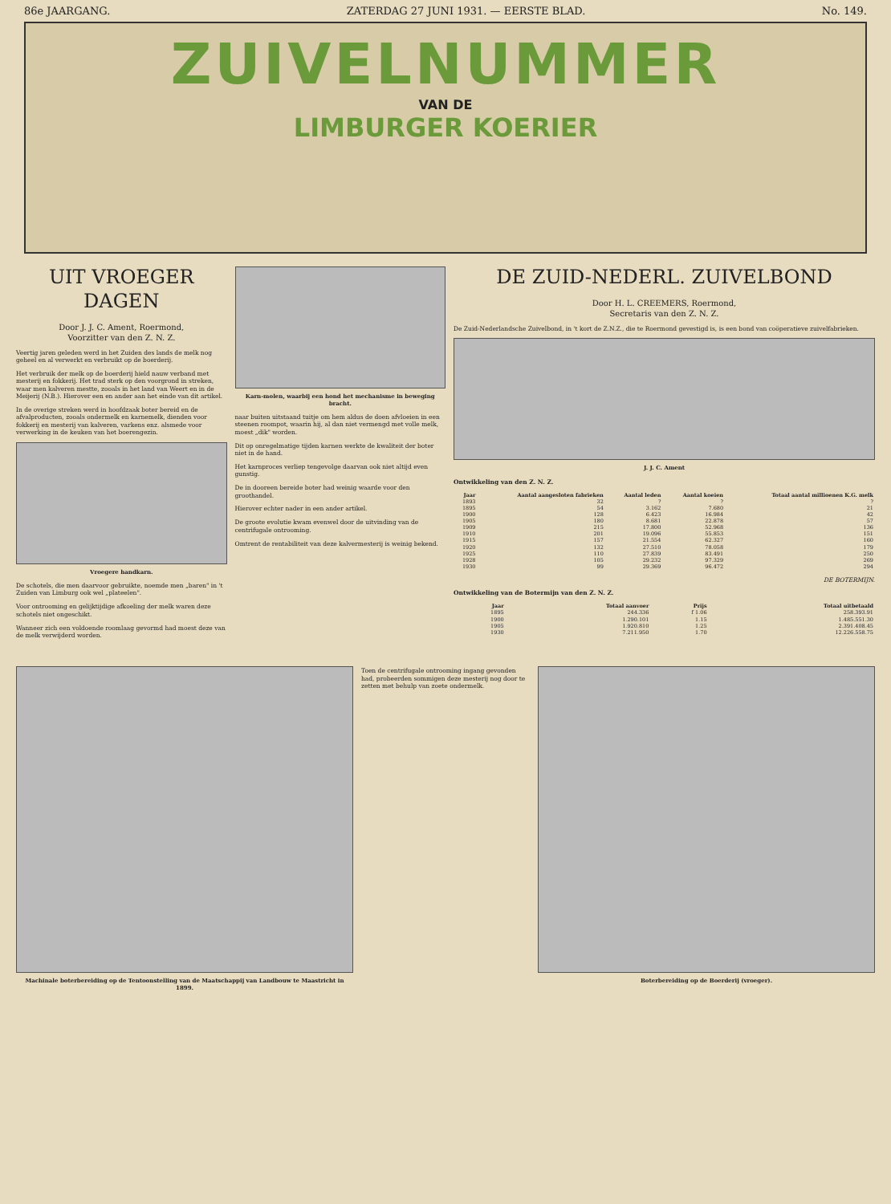86e JAARGANG. ZATERDAG 27 JUNI 1931. — EERSTE BLAD. No. 149.
ZUIVELNUMMER
VAN DE
LIMBURGER KOERIER
UIT VROEGER DAGEN
Door J. J. C. Ament, Roermond,
Voorzitter van den Z. N. Z.
Veertig jaren geleden werd in het Zuiden des lands de melk nog geheel en al verwerkt en verbruikt op de boerderij.
Het verbruik der melk op de boerderij hield nauw verband met mesterij en fokkerij. Het trad sterk op den voorgrond in streken, waar men kalveren mestte, zooals in het land van Weert en in de Meijerij (N.B.). Hierover een en ander aan het einde van dit artikel.
In de overige streken werd in hoofdzaak boter bereid en de afvalproducten, zooals ondermelk en karnemelk, dienden voor fokkerij en mesterij van kalveren, varkens enz. alsmede voor verwerking in de keuken van het boerengezin.
Vroegere handkarn.
De schotels, die men daarvoor gebruikte, noemde men „baren" in 't Zuiden van Limburg ook wel „plateelen".
Voor ontrooming en gelijktijdige afkoeling der melk waren deze schotels niet ongeschikt.
Wanneer zich een voldoende roomlaag gevormd had moest deze van de melk verwijderd worden.
Karn-molen, waarbij een hond het mechanisme in beweging bracht.
naar buiten uitstaand tuitje om hem aldus de doen afvloeien in een steenen roompot, waarin hij, al dan niet vermengd met volle melk, moest „dik" worden.
Dit op onregelmatige tijden karnen werkte de kwaliteit der boter niet in de hand.
Het karnproces verliep tengevolge daarvan ook niet altijd even gunstig.
De in dooreen bereide boter had weinig waarde voor den groothandel.
Hierover echter nader in een ander artikel.
De groote evolutie kwam evenwel door de uitvinding van de centrifugale ontrooming.
Omtrent de rentabiliteit van deze kalvermesterij is weinig bekend.
DE ZUID-NEDERL. ZUIVELBOND
Door H. L. CREEMERS, Roermond,
Secretaris van den Z. N. Z.
De Zuid-Nederlandsche Zuivelbond, in 't kort de Z.N.Z., die te Roermond gevestigd is, is een bond van coöperatieve zuivelfabrieken.
J. J. C. Ament
Ontwikkeling van den Z. N. Z.
| Jaar | Aantal aangesloten fabrieken | Aantal leden | Aantal koeien | Totaal aantal millioenen K.G. melk |
| --- | --- | --- | --- | --- |
| 1893 | 32 | ? | ? | ? |
| 1895 | 54 | 3.162 | 7.680 | 21 |
| 1900 | 128 | 6.423 | 16.984 | 42 |
| 1905 | 180 | 8.681 | 22.878 | 57 |
| 1909 | 215 | 17.800 | 52.968 | 136 |
| 1910 | 201 | 19.096 | 55.853 | 151 |
| 1915 | 157 | 21.554 | 62.327 | 160 |
| 1920 | 132 | 27.510 | 78.058 | 179 |
| 1925 | 110 | 27.839 | 83.491 | 250 |
| 1928 | 105 | 29.232 | 97.329 | 269 |
| 1930 | 99 | 29.369 | 96.472 | 294 |
DE BOTERMIJN.
Ontwikkeling van de Botermijn van den Z. N. Z.
| Jaar | Totaal aanvoer | Prijs | Totaal uitbetaald |
| --- | --- | --- | --- |
| 1895 | 244.336 | f 1.06 | 258.393.91 |
| 1900 | 1.290.101 | 1.15 | 1.485.551.30 |
| 1905 | 1.920.810 | 1.25 | 2.391.408.45 |
| 1930 | 7.211.950 | 1.70 | 12.226.558.75 |
Machinale boterbereiding op de Tentoonstelling van de Maatschappij van Landbouw te Maastricht in 1899.
Toen de centrifugale ontrooming ingang gevonden had, probeerden sommigen deze mesterij nog door te zetten met behulp van zoete ondermelk.
Boterbereiding op de Boerderij (vroeger).